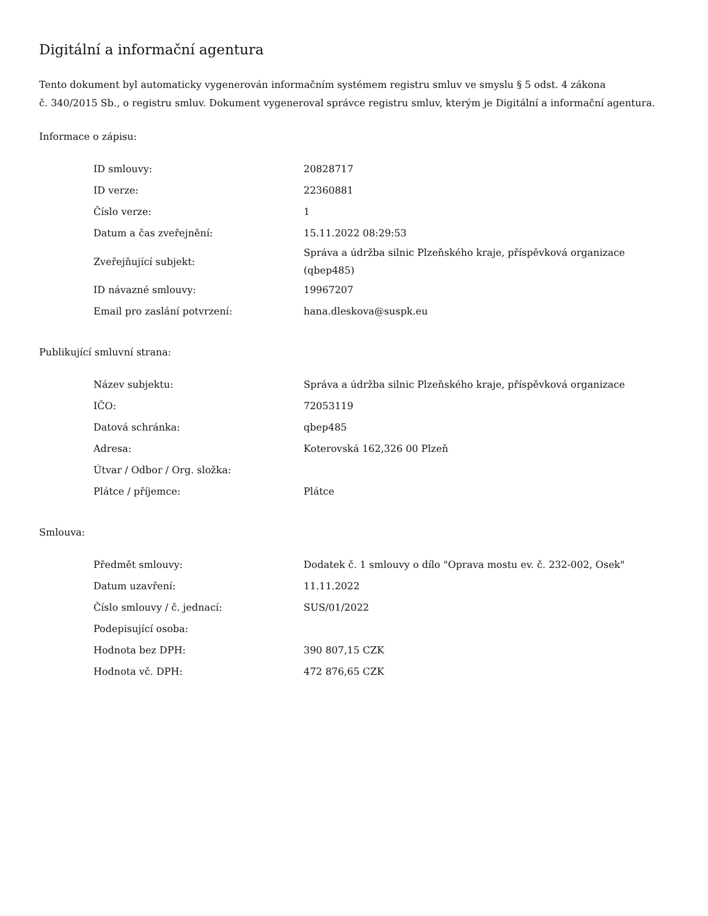Digitální a informační agentura
Tento dokument byl automaticky vygenerován informačním systémem registru smluv ve smyslu § 5 odst. 4 zákona
č. 340/2015 Sb., o registru smluv. Dokument vygeneroval správce registru smluv, kterým je Digitální a informační agentura.
Informace o zápisu:
| ID smlouvy: | 20828717 |
| ID verze: | 22360881 |
| Číslo verze: | 1 |
| Datum a čas zveřejnění: | 15.11.2022 08:29:53 |
| Zveřejňující subjekt: | Správa a údržba silnic Plzeňského kraje, příspěvková organizace (qbep485) |
| ID návazné smlouvy: | 19967207 |
| Email pro zaslání potvrzení: | hana.dleskova@suspk.eu |
Publikující smluvní strana:
| Název subjektu: | Správa a údržba silnic Plzeňského kraje, příspěvková organizace |
| IČO: | 72053119 |
| Datová schránka: | qbep485 |
| Adresa: | Koterovská 162,326 00 Plzeň |
| Útvar / Odbor / Org. složka: | |
| Plátce / příjemce: | Plátce |
Smlouva:
| Předmět smlouvy: | Dodatek č. 1 smlouvy o dílo "Oprava mostu ev. č. 232-002, Osek" |
| Datum uzavření: | 11.11.2022 |
| Číslo smlouvy / č. jednací: | SUS/01/2022 |
| Podepisující osoba: | |
| Hodnota bez DPH: | 390 807,15 CZK |
| Hodnota vč. DPH: | 472 876,65 CZK |